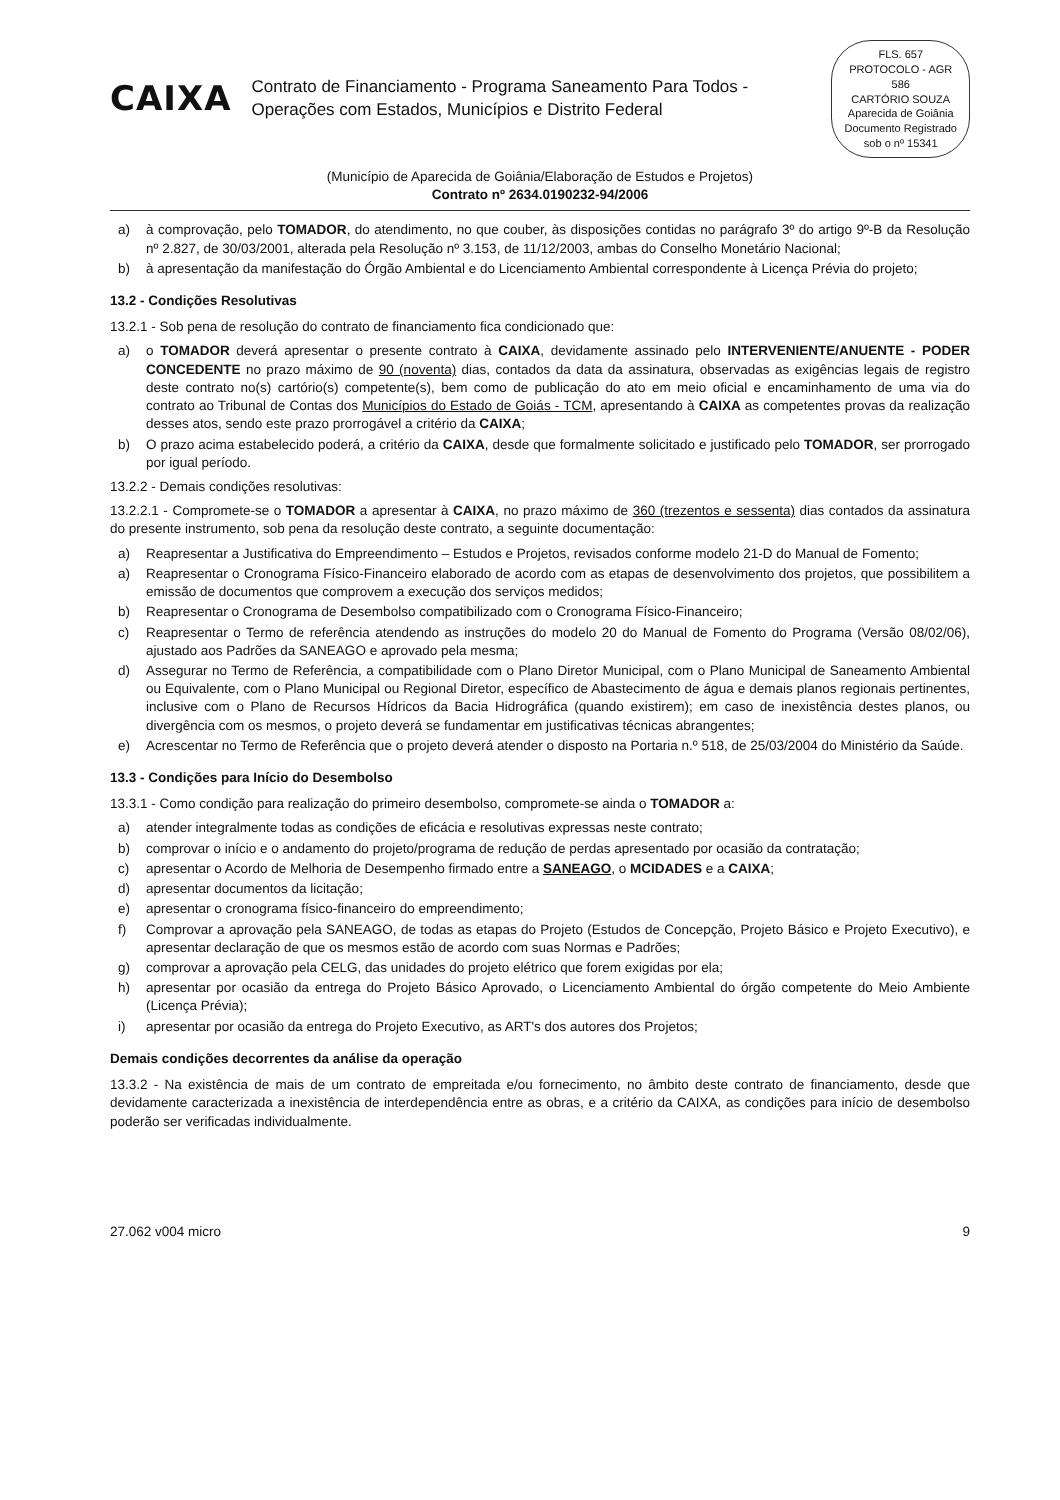CAIXA
Contrato de Financiamento - Programa Saneamento Para Todos - Operações com Estados, Municípios e Distrito Federal
FLS. 657
PROTOCOLO - AGR
586
CARTÓRIO SOUZA
Aparecida de Goiânia
Documento Registrado
sob o nº 15341
(Município de Aparecida de Goiânia/Elaboração de Estudos e Projetos)
Contrato nº 2634.0190232-94/2006
a) à comprovação, pelo TOMADOR, do atendimento, no que couber, às disposições contidas no parágrafo 3º do artigo 9º-B da Resolução nº 2.827, de 30/03/2001, alterada pela Resolução nº 3.153, de 11/12/2003, ambas do Conselho Monetário Nacional;
b) à apresentação da manifestação do Órgão Ambiental e do Licenciamento Ambiental correspondente à Licença Prévia do projeto;
13.2 - Condições Resolutivas
13.2.1 - Sob pena de resolução do contrato de financiamento fica condicionado que:
a) o TOMADOR deverá apresentar o presente contrato à CAIXA, devidamente assinado pelo INTERVENIENTE/ANUENTE - PODER CONCEDENTE no prazo máximo de 90 (noventa) dias, contados da data da assinatura, observadas as exigências legais de registro deste contrato no(s) cartório(s) competente(s), bem como de publicação do ato em meio oficial e encaminhamento de uma via do contrato ao Tribunal de Contas dos Municípios do Estado de Goiás - TCM, apresentando à CAIXA as competentes provas da realização desses atos, sendo este prazo prorrogável a critério da CAIXA;
b) O prazo acima estabelecido poderá, a critério da CAIXA, desde que formalmente solicitado e justificado pelo TOMADOR, ser prorrogado por igual período.
13.2.2 - Demais condições resolutivas:
13.2.2.1 - Compromete-se o TOMADOR a apresentar à CAIXA, no prazo máximo de 360 (trezentos e sessenta) dias contados da assinatura do presente instrumento, sob pena da resolução deste contrato, a seguinte documentação:
a) Reapresentar a Justificativa do Empreendimento – Estudos e Projetos, revisados conforme modelo 21-D do Manual de Fomento;
a) Reapresentar o Cronograma Físico-Financeiro elaborado de acordo com as etapas de desenvolvimento dos projetos, que possibilitem a emissão de documentos que comprovem a execução dos serviços medidos;
b) Reapresentar o Cronograma de Desembolso compatibilizado com o Cronograma Físico-Financeiro;
c) Reapresentar o Termo de referência atendendo as instruções do modelo 20 do Manual de Fomento do Programa (Versão 08/02/06), ajustado aos Padrões da SANEAGO e aprovado pela mesma;
d) Assegurar no Termo de Referência, a compatibilidade com o Plano Diretor Municipal, com o Plano Municipal de Saneamento Ambiental ou Equivalente, com o Plano Municipal ou Regional Diretor, específico de Abastecimento de água e demais planos regionais pertinentes, inclusive com o Plano de Recursos Hídricos da Bacia Hidrográfica (quando existirem); em caso de inexistência destes planos, ou divergência com os mesmos, o projeto deverá se fundamentar em justificativas técnicas abrangentes;
e) Acrescentar no Termo de Referência que o projeto deverá atender o disposto na Portaria n.º 518, de 25/03/2004 do Ministério da Saúde.
13.3 - Condições para Início do Desembolso
13.3.1 - Como condição para realização do primeiro desembolso, compromete-se ainda o TOMADOR a:
a) atender integralmente todas as condições de eficácia e resolutivas expressas neste contrato;
b) comprovar o início e o andamento do projeto/programa de redução de perdas apresentado por ocasião da contratação;
c) apresentar o Acordo de Melhoria de Desempenho firmado entre a SANEAGO, o MCIDADES e a CAIXA;
d) apresentar documentos da licitação;
e) apresentar o cronograma físico-financeiro do empreendimento;
f) Comprovar a aprovação pela SANEAGO, de todas as etapas do Projeto (Estudos de Concepção, Projeto Básico e Projeto Executivo), e apresentar declaração de que os mesmos estão de acordo com suas Normas e Padrões;
g) comprovar a aprovação pela CELG, das unidades do projeto elétrico que forem exigidas por ela;
h) apresentar por ocasião da entrega do Projeto Básico Aprovado, o Licenciamento Ambiental do órgão competente do Meio Ambiente (Licença Prévia);
i) apresentar por ocasião da entrega do Projeto Executivo, as ART's dos autores dos Projetos;
Demais condições decorrentes da análise da operação
13.3.2 - Na existência de mais de um contrato de empreitada e/ou fornecimento, no âmbito deste contrato de financiamento, desde que devidamente caracterizada a inexistência de interdependência entre as obras, e a critério da CAIXA, as condições para início de desembolso poderão ser verificadas individualmente.
27.062 v004 micro 9